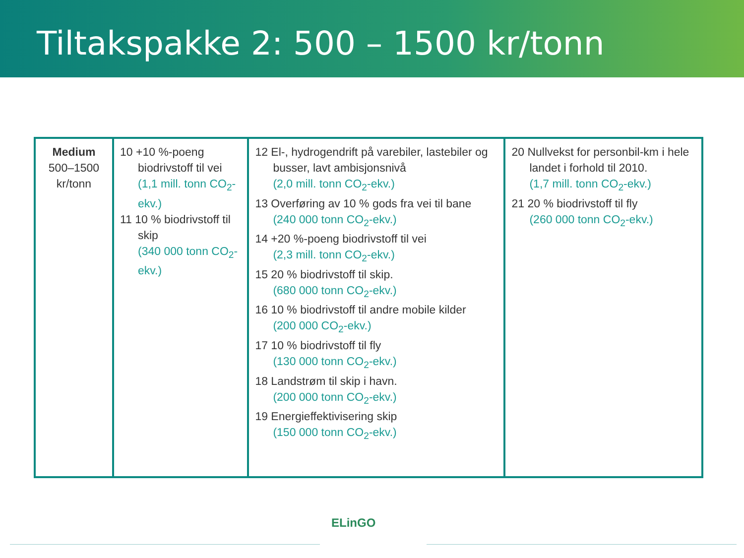Tiltakspakke 2: 500 – 1500 kr/tonn
| Medium 500–1500 kr/tonn | 10 +10 %-poeng biodrivstoff til vei (1,1 mill. tonn CO<sub>2</sub>-ekv.) 11 10 % biodrivstoff til skip (340 000 tonn CO<sub>2</sub>-ekv.) | 12 El-, hydrogendrift på varebiler, lastebiler og busser, lavt ambisjonsnivå (2,0 mill. tonn CO<sub>2</sub>-ekv.) 13 Overføring av 10 % gods fra vei til bane (240 000 tonn CO<sub>2</sub>-ekv.) 14 +20 %-poeng biodrivstoff til vei (2,3 mill. tonn CO<sub>2</sub>-ekv.) 15 20 % biodrivstoff til skip. (680 000 tonn CO<sub>2</sub>-ekv.) 16 10 % biodrivstoff til andre mobile kilder (200 000 CO<sub>2</sub>-ekv.) 17 10 % biodrivstoff til fly (130 000 tonn CO<sub>2</sub>-ekv.) 18 Landstrøm til skip i havn. (200 000 tonn CO<sub>2</sub>-ekv.) 19 Energieffektivisering skip (150 000 tonn CO<sub>2</sub>-ekv.) | 20 Nullvekst for personbil-km i hele landet i forhold til 2010. (1,7 mill. tonn CO<sub>2</sub>-ekv.) 21 20 % biodrivstoff til fly (260 000 tonn CO<sub>2</sub>-ekv.) |
ELinGO